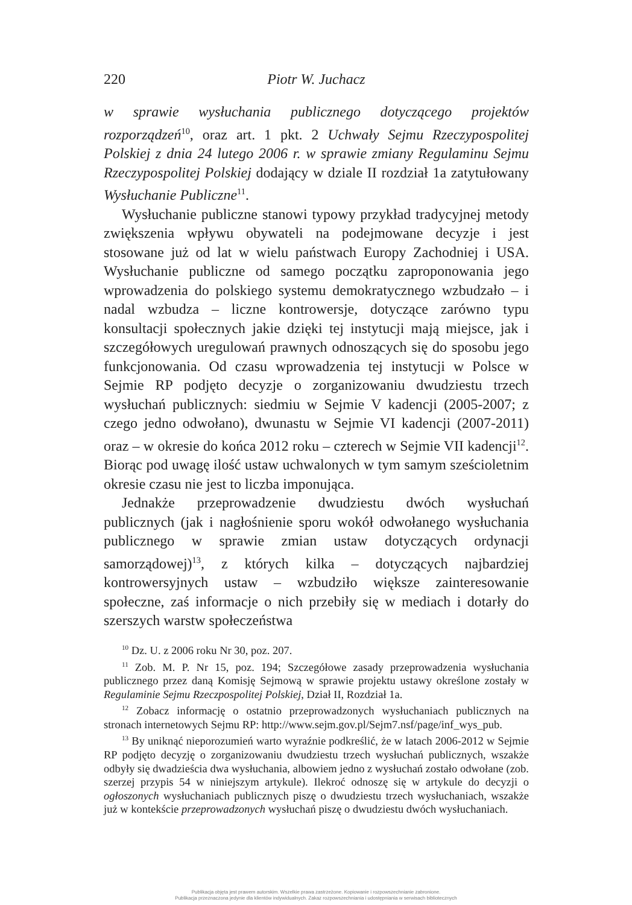220 Piotr W. Juchacz
w sprawie wysłuchania publicznego dotyczącego projektów rozporządzeń<sup>10</sup>, oraz art. 1 pkt. 2 Uchwały Sejmu Rzeczypospolitej Polskiej z dnia 24 lutego 2006 r. w sprawie zmiany Regulaminu Sejmu Rzeczypospolitej Polskiej dodający w dziale II rozdział 1a zatytułowany Wysłuchanie Publiczne<sup>11</sup>.
Wysłuchanie publiczne stanowi typowy przykład tradycyjnej metody zwiększenia wpływu obywateli na podejmowane decyzje i jest stosowane już od lat w wielu państwach Europy Zachodniej i USA. Wysłuchanie publiczne od samego początku zaproponowania jego wprowadzenia do polskiego systemu demokratycznego wzbudzało – i nadal wzbudza – liczne kontrowersje, dotyczące zarówno typu konsultacji społecznych jakie dzięki tej instytucji mają miejsce, jak i szczegółowych uregulowań prawnych odnoszących się do sposobu jego funkcjonowania. Od czasu wprowadzenia tej instytucji w Polsce w Sejmie RP podjęto decyzje o zorganizowaniu dwudziestu trzech wysłuchań publicznych: siedmiu w Sejmie V kadencji (2005-2007; z czego jedno odwołano), dwunastu w Sejmie VI kadencji (2007-2011) oraz – w okresie do końca 2012 roku – czterech w Sejmie VII kadencji<sup>12</sup>. Biorąc pod uwagę ilość ustaw uchwalonych w tym samym sześcioletnim okresie czasu nie jest to liczba imponująca.
Jednakże przeprowadzenie dwudziestu dwóch wysłuchań publicznych (jak i nagłośnienie sporu wokół odwołanego wysłuchania publicznego w sprawie zmian ustaw dotyczących ordynacji samorządowej)<sup>13</sup>, z których kilka – dotyczących najbardziej kontrowersyjnych ustaw – wzbudziło większe zainteresowanie społeczne, zaś informacje o nich przebiły się w mediach i dotarły do szerszych warstw społeczeństwa
<sup>10</sup> Dz. U. z 2006 roku Nr 30, poz. 207.
<sup>11</sup> Zob. M. P. Nr 15, poz. 194; Szczegółowe zasady przeprowadzenia wysłuchania publicznego przez daną Komisję Sejmową w sprawie projektu ustawy określone zostały w Regulaminie Sejmu Rzeczpospolitej Polskiej, Dział II, Rozdział 1a.
<sup>12</sup> Zobacz informację o ostatnio przeprowadzonych wysłuchaniach publicznych na stronach internetowych Sejmu RP: http://www.sejm.gov.pl/Sejm7.nsf/page/inf_wys_pub.
<sup>13</sup> By uniknąć nieporozumień warto wyraźnie podkreślić, że w latach 2006-2012 w Sejmie RP podjęto decyzję o zorganizowaniu dwudziestu trzech wysłuchań publicznych, wszakże odbyły się dwadzieścia dwa wysłuchania, albowiem jedno z wysłuchań zostało odwołane (zob. szerzej przypis 54 w niniejszym artykule). Ilekroć odnoszę się w artykule do decyzji o ogłoszonych wysłuchaniach publicznych piszę o dwudziestu trzech wysłuchaniach, wszakże już w kontekście przeprowadzonych wysłuchań piszę o dwudziestu dwóch wysłuchaniach.
Publikacja objęta jest prawem autorskim. Wszelkie prawa zastrzeżone. Kopiowanie i rozpowszechnianie zabronione.
Publikacja przeznaczona jedynie dla klientów indywidualnych. Zakaz rozpowszechniania i udostępniania w serwisach bibliotecznych